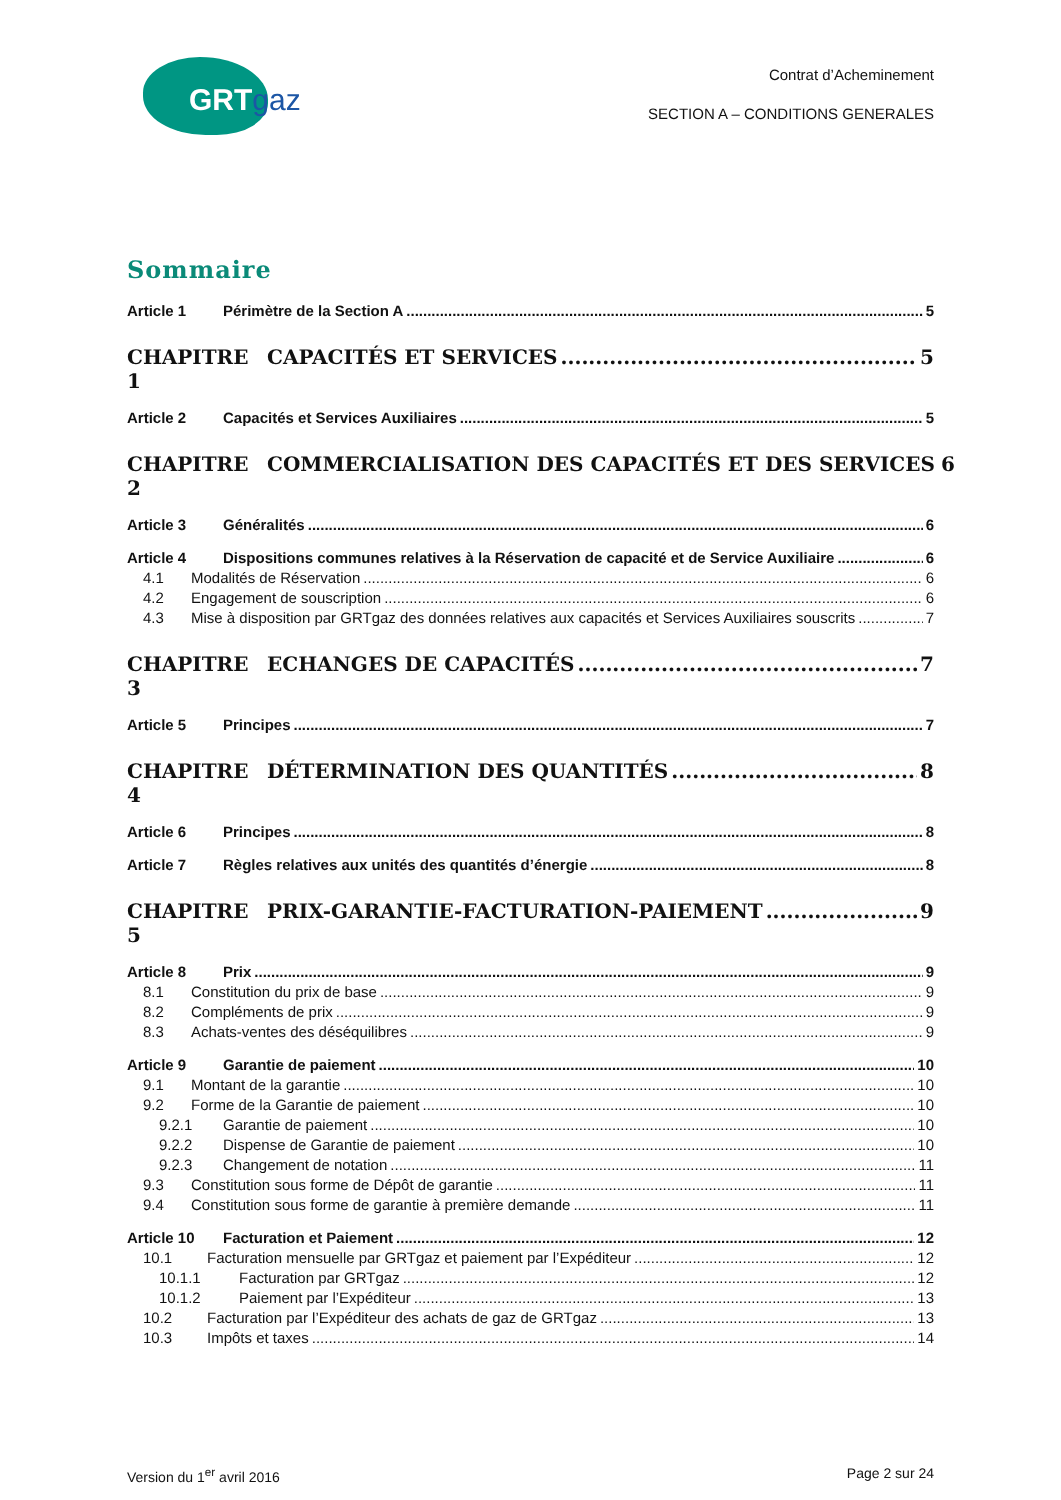GRTgaz
Contrat d’Acheminement
SECTION A – CONDITIONS GENERALES
Sommaire
Article 1 Périmètre de la Section A 5
CHAPITRE 1 CAPACITÉS ET SERVICES 5
Article 2 Capacités et Services Auxiliaires 5
CHAPITRE 2 COMMERCIALISATION DES CAPACITÉS ET DES SERVICES 6
Article 3 Généralités 6
Article 4 Dispositions communes relatives à la Réservation de capacité et de Service Auxiliaire 6
4.1 Modalités de Réservation 6
4.2 Engagement de souscription 6
4.3 Mise à disposition par GRTgaz des données relatives aux capacités et Services Auxiliaires souscrits 7
CHAPITRE 3 ECHANGES DE CAPACITÉS 7
Article 5 Principes 7
CHAPITRE 4 DÉTERMINATION DES QUANTITÉS 8
Article 6 Principes 8
Article 7 Règles relatives aux unités des quantités d’énergie 8
CHAPITRE 5 PRIX-GARANTIE-FACTURATION-PAIEMENT 9
Article 8 Prix 9
8.1 Constitution du prix de base 9
8.2 Compléments de prix 9
8.3 Achats-ventes des déséquilibres 9
Article 9 Garantie de paiement 10
9.1 Montant de la garantie 10
9.2 Forme de la Garantie de paiement 10
9.2.1 Garantie de paiement 10
9.2.2 Dispense de Garantie de paiement 10
9.2.3 Changement de notation 11
9.3 Constitution sous forme de Dépôt de garantie 11
9.4 Constitution sous forme de garantie à première demande 11
Article 10 Facturation et Paiement 12
10.1 Facturation mensuelle par GRTgaz et paiement par l’Expéditeur 12
10.1.1 Facturation par GRTgaz 12
10.1.2 Paiement par l’Expéditeur 13
10.2 Facturation par l’Expéditeur des achats de gaz de GRTgaz 13
10.3 Impôts et taxes 14
Version du 1<sup>er</sup> avril 2016 Page 2 sur 24